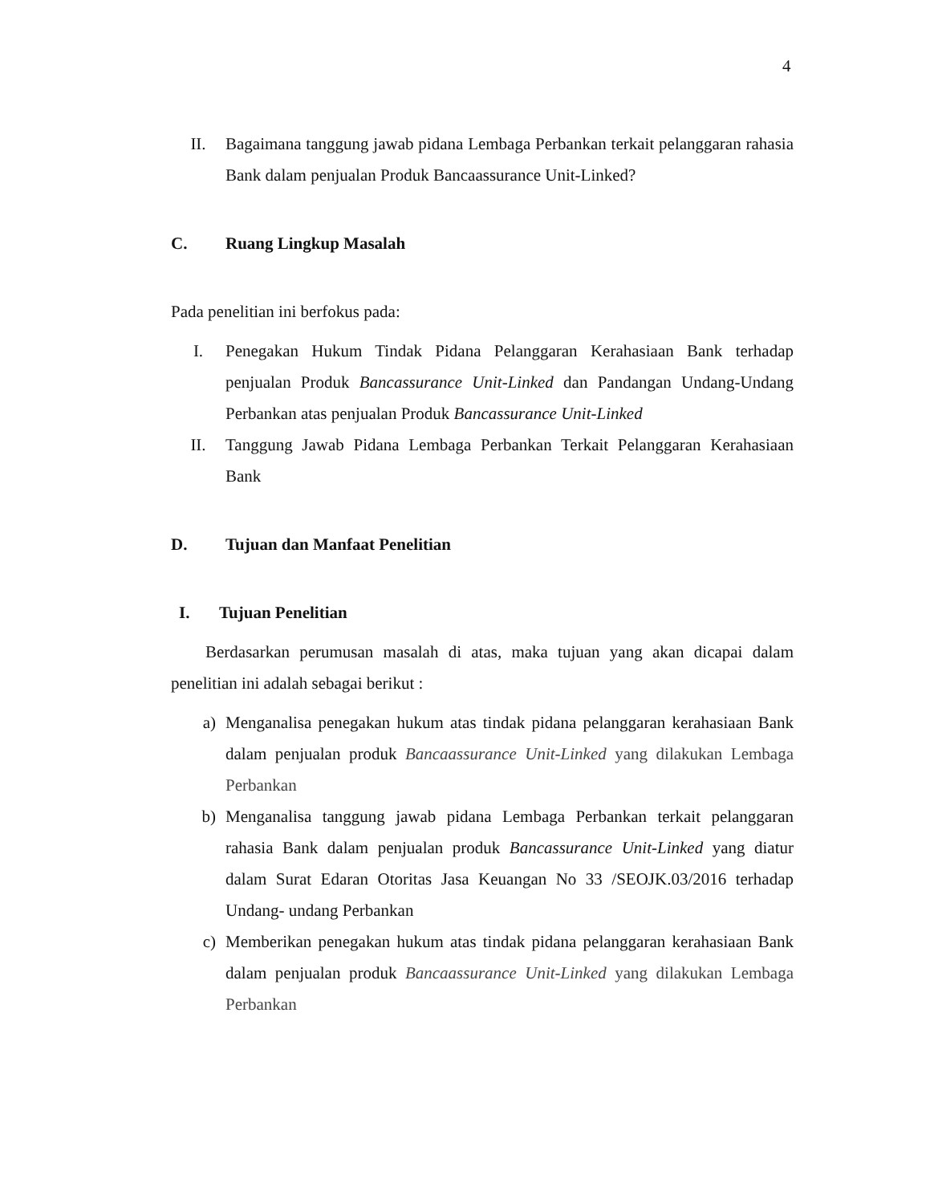4
II. Bagaimana tanggung jawab pidana Lembaga Perbankan terkait pelanggaran rahasia Bank dalam penjualan Produk Bancaassurance Unit-Linked?
C. Ruang Lingkup Masalah
Pada penelitian ini berfokus pada:
I. Penegakan Hukum Tindak Pidana Pelanggaran Kerahasiaan Bank terhadap penjualan Produk Bancassurance Unit-Linked dan Pandangan Undang-Undang Perbankan atas penjualan Produk Bancassurance Unit-Linked
II. Tanggung Jawab Pidana Lembaga Perbankan Terkait Pelanggaran Kerahasiaan Bank
D. Tujuan dan Manfaat Penelitian
I. Tujuan Penelitian
Berdasarkan perumusan masalah di atas, maka tujuan yang akan dicapai dalam penelitian ini adalah sebagai berikut :
a) Menganalisa penegakan hukum atas tindak pidana pelanggaran kerahasiaan Bank dalam penjualan produk Bancaassurance Unit-Linked yang dilakukan Lembaga Perbankan
b) Menganalisa tanggung jawab pidana Lembaga Perbankan terkait pelanggaran rahasia Bank dalam penjualan produk Bancassurance Unit-Linked yang diatur dalam Surat Edaran Otoritas Jasa Keuangan No 33 /SEOJK.03/2016 terhadap Undang- undang Perbankan
c) Memberikan penegakan hukum atas tindak pidana pelanggaran kerahasiaan Bank dalam penjualan produk Bancaassurance Unit-Linked yang dilakukan Lembaga Perbankan